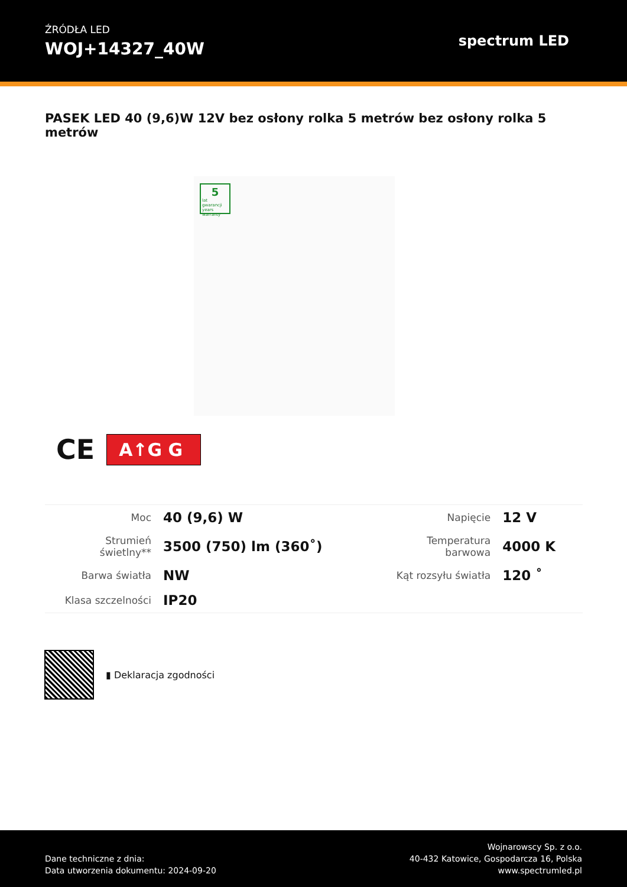ŹRÓDŁA LED
WOJ+14327_40W
spectrum LED
PASEK LED 40 (9,6)W 12V bez osłony rolka 5 metrów bez osłony rolka 5 metrów
5
lat gwarancji years warranty
CE A↑G G
| Moc | 40 (9,6) W | Napięcie | 12 V |
| Strumień świetlny** | 3500 (750) lm (360˚) | Temperatura barwowa | 4000 K |
| Barwa światła | NW | Kąt rozsyłu światła | 120 ˚ |
| Klasa szczelności | IP20 | | |
▮ Deklaracja zgodności
Dane techniczne z dnia:
Data utworzenia dokumentu: 2024-09-20
Wojnarowscy Sp. z o.o.
40-432 Katowice, Gospodarcza 16, Polska
www.spectrumled.pl